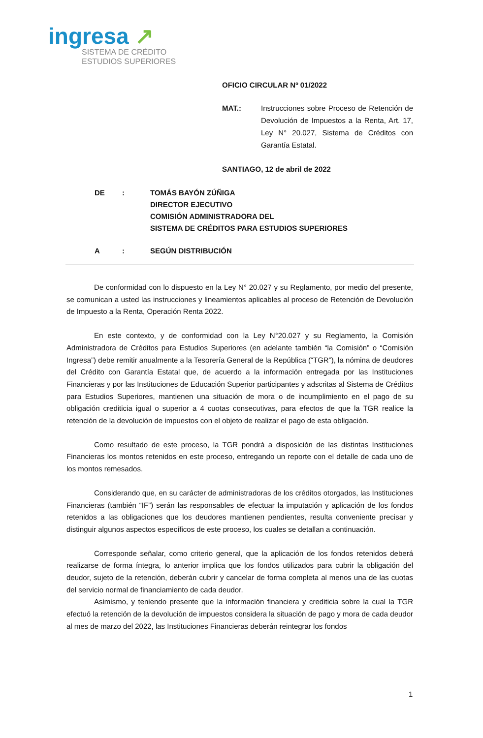ingresa ↗
SISTEMA DE CRÉDITO
ESTUDIOS SUPERIORES
OFICIO CIRCULAR Nº 01/2022
MAT.: Instrucciones sobre Proceso de Retención de Devolución de Impuestos a la Renta, Art. 17, Ley N° 20.027, Sistema de Créditos con Garantía Estatal.
SANTIAGO, 12 de abril de 2022
DE: TOMÁS BAYÓN ZÚÑIGA
DIRECTOR EJECUTIVO
COMISIÓN ADMINISTRADORA DEL
SISTEMA DE CRÉDITOS PARA ESTUDIOS SUPERIORES
A: SEGÚN DISTRIBUCIÓN
De conformidad con lo dispuesto en la Ley N° 20.027 y su Reglamento, por medio del presente, se comunican a usted las instrucciones y lineamientos aplicables al proceso de Retención de Devolución de Impuesto a la Renta, Operación Renta 2022.
En este contexto, y de conformidad con la Ley N°20.027 y su Reglamento, la Comisión Administradora de Créditos para Estudios Superiores (en adelante también “la Comisión” o “Comisión Ingresa”) debe remitir anualmente a la Tesorería General de la República (“TGR”), la nómina de deudores del Crédito con Garantía Estatal que, de acuerdo a la información entregada por las Instituciones Financieras y por las Instituciones de Educación Superior participantes y adscritas al Sistema de Créditos para Estudios Superiores, mantienen una situación de mora o de incumplimiento en el pago de su obligación crediticia igual o superior a 4 cuotas consecutivas, para efectos de que la TGR realice la retención de la devolución de impuestos con el objeto de realizar el pago de esta obligación.
Como resultado de este proceso, la TGR pondrá a disposición de las distintas Instituciones Financieras los montos retenidos en este proceso, entregando un reporte con el detalle de cada uno de los montos remesados.
Considerando que, en su carácter de administradoras de los créditos otorgados, las Instituciones Financieras (también “IF”) serán las responsables de efectuar la imputación y aplicación de los fondos retenidos a las obligaciones que los deudores mantienen pendientes, resulta conveniente precisar y distinguir algunos aspectos específicos de este proceso, los cuales se detallan a continuación.
Corresponde señalar, como criterio general, que la aplicación de los fondos retenidos deberá realizarse de forma íntegra, lo anterior implica que los fondos utilizados para cubrir la obligación del deudor, sujeto de la retención, deberán cubrir y cancelar de forma completa al menos una de las cuotas del servicio normal de financiamiento de cada deudor.
Asimismo, y teniendo presente que la información financiera y crediticia sobre la cual la TGR efectuó la retención de la devolución de impuestos considera la situación de pago y mora de cada deudor al mes de marzo del 2022, las Instituciones Financieras deberán reintegrar los fondos
1